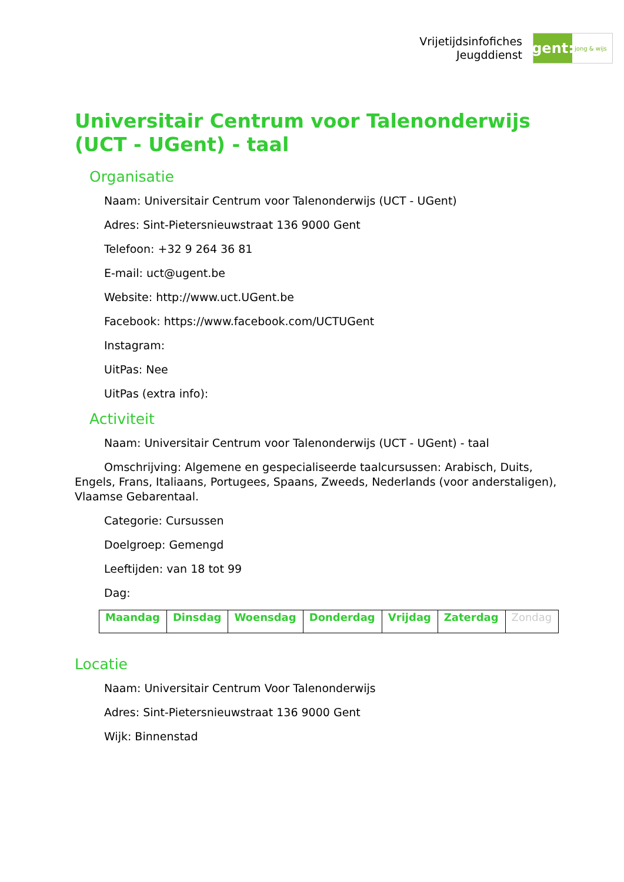Vrijetijdsinfofiches
Jeugddienst
gent:
jong & wijs
Universitair Centrum voor Talenonderwijs (UCT - UGent) - taal
Organisatie
Naam: Universitair Centrum voor Talenonderwijs (UCT - UGent)
Adres: Sint-Pietersnieuwstraat 136 9000 Gent
Telefoon: +32 9 264 36 81
E-mail: uct@ugent.be
Website: http://www.uct.UGent.be
Facebook: https://www.facebook.com/UCTUGent
Instagram:
UitPas: Nee
UitPas (extra info):
Activiteit
Naam: Universitair Centrum voor Talenonderwijs (UCT - UGent) - taal
Omschrijving: Algemene en gespecialiseerde taalcursussen: Arabisch, Duits, Engels, Frans, Italiaans, Portugees, Spaans, Zweeds, Nederlands (voor anderstaligen), Vlaamse Gebarentaal.
Categorie: Cursussen
Doelgroep: Gemengd
Leeftijden: van 18 tot 99
Dag:
| Maandag | Dinsdag | Woensdag | Donderdag | Vrijdag | Zaterdag | Zondag |
Locatie
Naam: Universitair Centrum Voor Talenonderwijs
Adres: Sint-Pietersnieuwstraat 136 9000 Gent
Wijk: Binnenstad